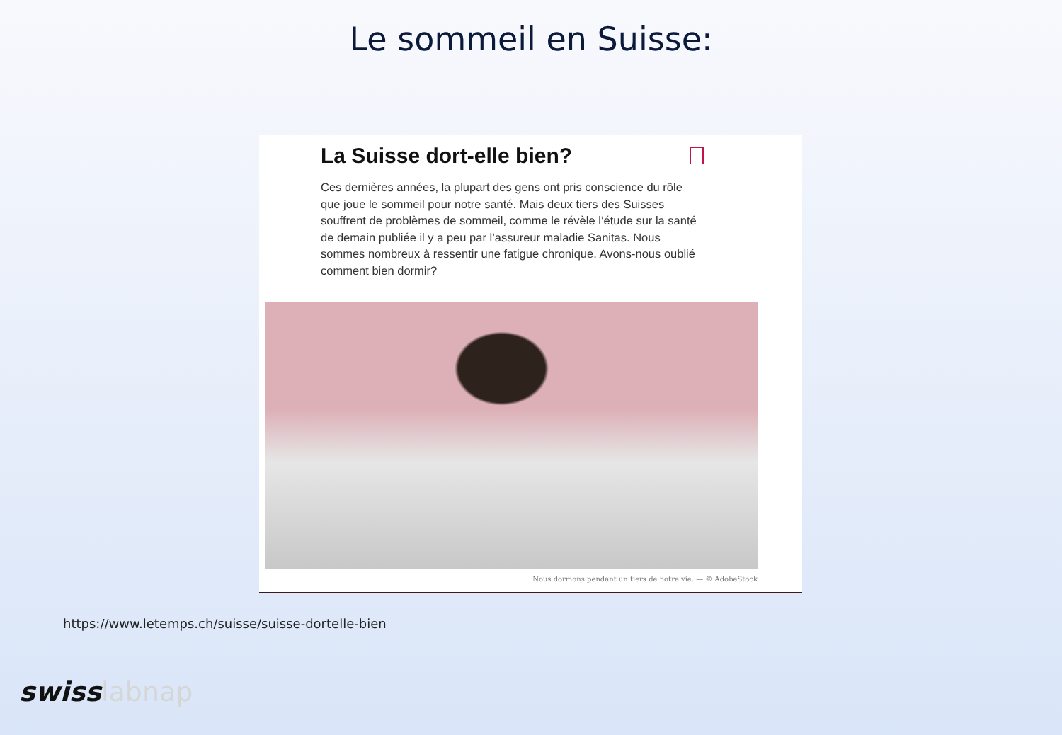Le sommeil en Suisse:
La Suisse dort-elle bien?
Ces dernières années, la plupart des gens ont pris conscience du rôle que joue le sommeil pour notre santé. Mais deux tiers des Suisses souffrent de problèmes de sommeil, comme le révèle l’étude sur la santé de demain publiée il y a peu par l’assureur maladie Sanitas. Nous sommes nombreux à ressentir une fatigue chronique. Avons-nous oublié comment bien dormir?
Nous dormons pendant un tiers de notre vie. — © AdobeStock
https://www.letemps.ch/suisse/suisse-dortelle-bien
swisslabnap